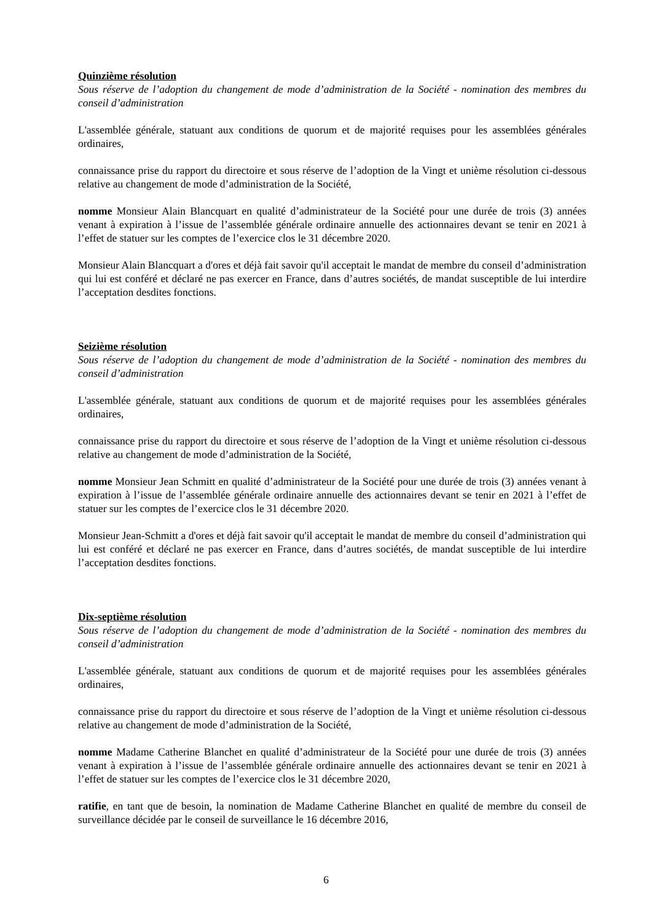Quinzième résolution
Sous réserve de l’adoption du changement de mode d’administration de la Société - nomination des membres du conseil d’administration
L'assemblée générale, statuant aux conditions de quorum et de majorité requises pour les assemblées générales ordinaires,
connaissance prise du rapport du directoire et sous réserve de l’adoption de la Vingt et unième résolution ci-dessous relative au changement de mode d’administration de la Société,
nomme Monsieur Alain Blancquart en qualité d’administrateur de la Société pour une durée de trois (3) années venant à expiration à l’issue de l’assemblée générale ordinaire annuelle des actionnaires devant se tenir en 2021 à l’effet de statuer sur les comptes de l’exercice clos le 31 décembre 2020.
Monsieur Alain Blancquart a d'ores et déjà fait savoir qu'il acceptait le mandat de membre du conseil d’administration qui lui est conféré et déclaré ne pas exercer en France, dans d’autres sociétés, de mandat susceptible de lui interdire l’acceptation desdites fonctions.
Seizième résolution
Sous réserve de l’adoption du changement de mode d’administration de la Société - nomination des membres du conseil d’administration
L'assemblée générale, statuant aux conditions de quorum et de majorité requises pour les assemblées générales ordinaires,
connaissance prise du rapport du directoire et sous réserve de l’adoption de la Vingt et unième résolution ci-dessous relative au changement de mode d’administration de la Société,
nomme Monsieur Jean Schmitt en qualité d’administrateur de la Société pour une durée de trois (3) années venant à expiration à l’issue de l’assemblée générale ordinaire annuelle des actionnaires devant se tenir en 2021 à l’effet de statuer sur les comptes de l’exercice clos le 31 décembre 2020.
Monsieur Jean-Schmitt a d'ores et déjà fait savoir qu'il acceptait le mandat de membre du conseil d’administration qui lui est conféré et déclaré ne pas exercer en France, dans d’autres sociétés, de mandat susceptible de lui interdire l’acceptation desdites fonctions.
Dix-septième résolution
Sous réserve de l’adoption du changement de mode d’administration de la Société - nomination des membres du conseil d’administration
L'assemblée générale, statuant aux conditions de quorum et de majorité requises pour les assemblées générales ordinaires,
connaissance prise du rapport du directoire et sous réserve de l’adoption de la Vingt et unième résolution ci-dessous relative au changement de mode d’administration de la Société,
nomme Madame Catherine Blanchet en qualité d’administrateur de la Société pour une durée de trois (3) années venant à expiration à l’issue de l’assemblée générale ordinaire annuelle des actionnaires devant se tenir en 2021 à l’effet de statuer sur les comptes de l’exercice clos le 31 décembre 2020,
ratifie, en tant que de besoin, la nomination de Madame Catherine Blanchet en qualité de membre du conseil de surveillance décidée par le conseil de surveillance le 16 décembre 2016,
6